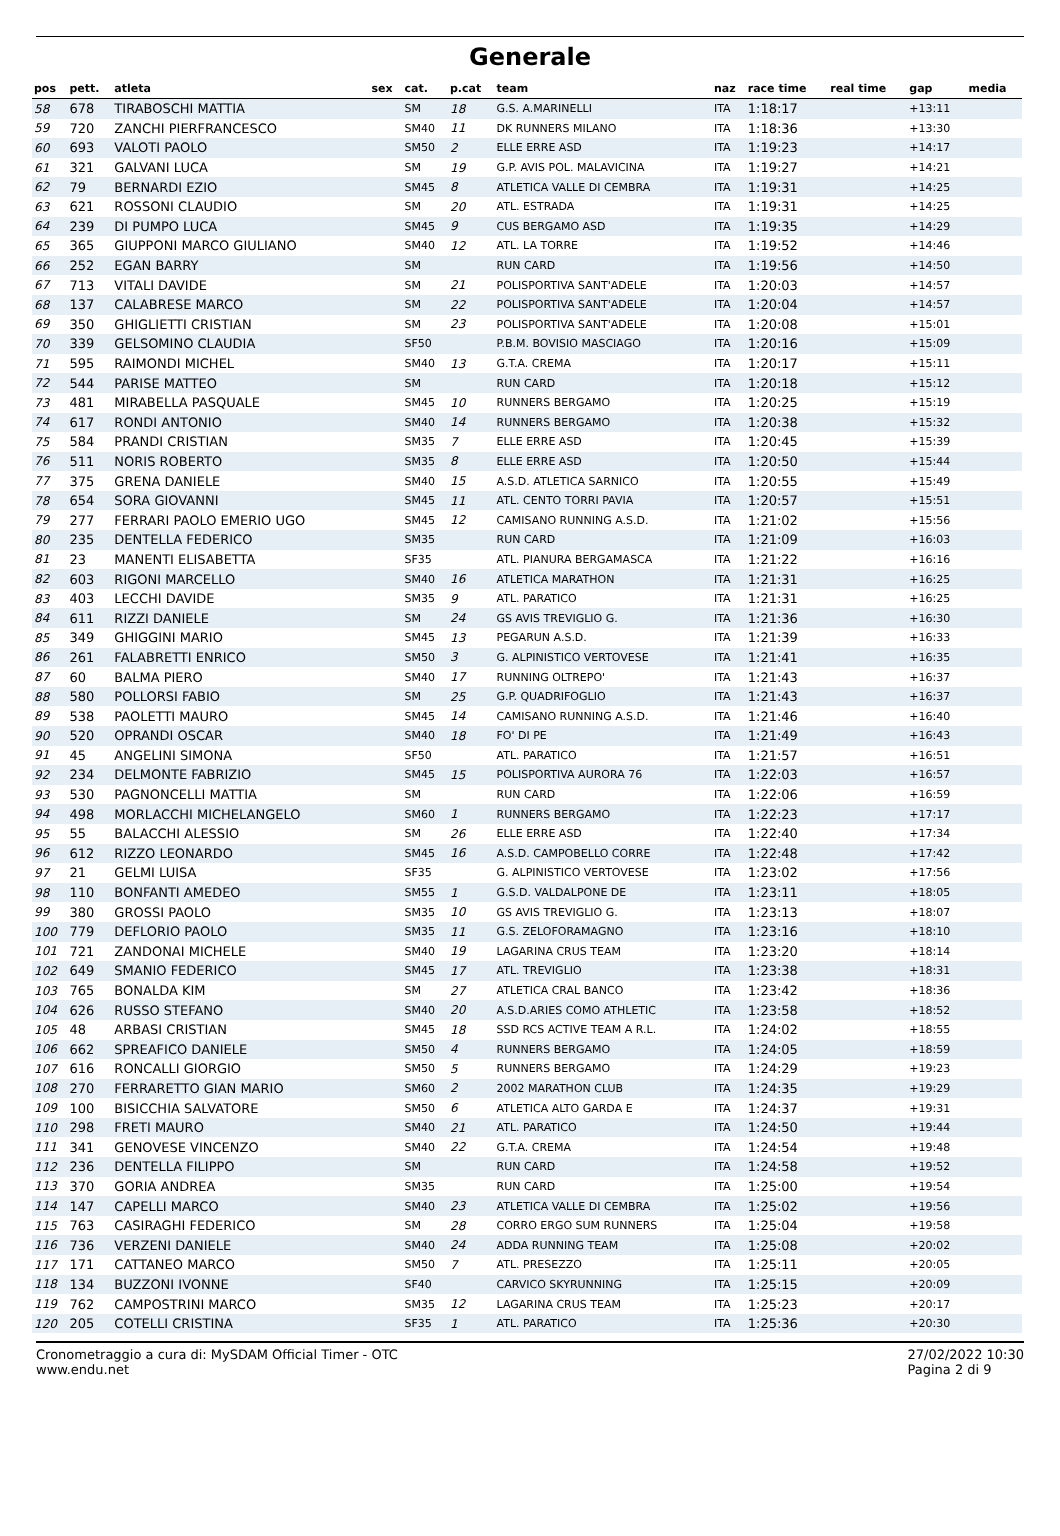Generale
| pos | pett. | atleta | sex | cat. | p.cat | team | naz | race time | real time | gap | media |
| --- | --- | --- | --- | --- | --- | --- | --- | --- | --- | --- | --- |
| 58 | 678 | TIRABOSCHI MATTIA | | SM | 18 | G.S. A.MARINELLI | ITA | 1:18:17 | | +13:11 | |
| 59 | 720 | ZANCHI PIERFRANCESCO | | SM40 | 11 | DK RUNNERS MILANO | ITA | 1:18:36 | | +13:30 | |
| 60 | 693 | VALOTI PAOLO | | SM50 | 2 | ELLE ERRE ASD | ITA | 1:19:23 | | +14:17 | |
| 61 | 321 | GALVANI LUCA | | SM | 19 | G.P. AVIS POL. MALAVICINA | ITA | 1:19:27 | | +14:21 | |
| 62 | 79 | BERNARDI EZIO | | SM45 | 8 | ATLETICA VALLE DI CEMBRA | ITA | 1:19:31 | | +14:25 | |
| 63 | 621 | ROSSONI CLAUDIO | | SM | 20 | ATL. ESTRADA | ITA | 1:19:31 | | +14:25 | |
| 64 | 239 | DI PUMPO LUCA | | SM45 | 9 | CUS BERGAMO ASD | ITA | 1:19:35 | | +14:29 | |
| 65 | 365 | GIUPPONI MARCO GIULIANO | | SM40 | 12 | ATL. LA TORRE | ITA | 1:19:52 | | +14:46 | |
| 66 | 252 | EGAN BARRY | | SM | | RUN CARD | ITA | 1:19:56 | | +14:50 | |
| 67 | 713 | VITALI DAVIDE | | SM | 21 | POLISPORTIVA SANT'ADELE | ITA | 1:20:03 | | +14:57 | |
| 68 | 137 | CALABRESE MARCO | | SM | 22 | POLISPORTIVA SANT'ADELE | ITA | 1:20:04 | | +14:57 | |
| 69 | 350 | GHIGLIETTI CRISTIAN | | SM | 23 | POLISPORTIVA SANT'ADELE | ITA | 1:20:08 | | +15:01 | |
| 70 | 339 | GELSOMINO CLAUDIA | | SF50 | | P.B.M. BOVISIO MASCIAGO | ITA | 1:20:16 | | +15:09 | |
| 71 | 595 | RAIMONDI MICHEL | | SM40 | 13 | G.T.A. CREMA | ITA | 1:20:17 | | +15:11 | |
| 72 | 544 | PARISE MATTEO | | SM | | RUN CARD | ITA | 1:20:18 | | +15:12 | |
| 73 | 481 | MIRABELLA PASQUALE | | SM45 | 10 | RUNNERS BERGAMO | ITA | 1:20:25 | | +15:19 | |
| 74 | 617 | RONDI ANTONIO | | SM40 | 14 | RUNNERS BERGAMO | ITA | 1:20:38 | | +15:32 | |
| 75 | 584 | PRANDI CRISTIAN | | SM35 | 7 | ELLE ERRE ASD | ITA | 1:20:45 | | +15:39 | |
| 76 | 511 | NORIS ROBERTO | | SM35 | 8 | ELLE ERRE ASD | ITA | 1:20:50 | | +15:44 | |
| 77 | 375 | GRENA DANIELE | | SM40 | 15 | A.S.D. ATLETICA SARNICO | ITA | 1:20:55 | | +15:49 | |
| 78 | 654 | SORA GIOVANNI | | SM45 | 11 | ATL. CENTO TORRI PAVIA | ITA | 1:20:57 | | +15:51 | |
| 79 | 277 | FERRARI PAOLO EMERIO UGO | | SM45 | 12 | CAMISANO RUNNING A.S.D. | ITA | 1:21:02 | | +15:56 | |
| 80 | 235 | DENTELLA FEDERICO | | SM35 | | RUN CARD | ITA | 1:21:09 | | +16:03 | |
| 81 | 23 | MANENTI ELISABETTA | | SF35 | | ATL. PIANURA BERGAMASCA | ITA | 1:21:22 | | +16:16 | |
| 82 | 603 | RIGONI MARCELLO | | SM40 | 16 | ATLETICA MARATHON | ITA | 1:21:31 | | +16:25 | |
| 83 | 403 | LECCHI DAVIDE | | SM35 | 9 | ATL. PARATICO | ITA | 1:21:31 | | +16:25 | |
| 84 | 611 | RIZZI DANIELE | | SM | 24 | GS AVIS TREVIGLIO G. | ITA | 1:21:36 | | +16:30 | |
| 85 | 349 | GHIGGINI MARIO | | SM45 | 13 | PEGARUN A.S.D. | ITA | 1:21:39 | | +16:33 | |
| 86 | 261 | FALABRETTI ENRICO | | SM50 | 3 | G. ALPINISTICO VERTOVESE | ITA | 1:21:41 | | +16:35 | |
| 87 | 60 | BALMA PIERO | | SM40 | 17 | RUNNING OLTREPO' | ITA | 1:21:43 | | +16:37 | |
| 88 | 580 | POLLORSI FABIO | | SM | 25 | G.P. QUADRIFOGLIO | ITA | 1:21:43 | | +16:37 | |
| 89 | 538 | PAOLETTI MAURO | | SM45 | 14 | CAMISANO RUNNING A.S.D. | ITA | 1:21:46 | | +16:40 | |
| 90 | 520 | OPRANDI OSCAR | | SM40 | 18 | FO' DI PE | ITA | 1:21:49 | | +16:43 | |
| 91 | 45 | ANGELINI SIMONA | | SF50 | | ATL. PARATICO | ITA | 1:21:57 | | +16:51 | |
| 92 | 234 | DELMONTE FABRIZIO | | SM45 | 15 | POLISPORTIVA AURORA 76 | ITA | 1:22:03 | | +16:57 | |
| 93 | 530 | PAGNONCELLI MATTIA | | SM | | RUN CARD | ITA | 1:22:06 | | +16:59 | |
| 94 | 498 | MORLACCHI MICHELANGELO | | SM60 | 1 | RUNNERS BERGAMO | ITA | 1:22:23 | | +17:17 | |
| 95 | 55 | BALACCHI ALESSIO | | SM | 26 | ELLE ERRE ASD | ITA | 1:22:40 | | +17:34 | |
| 96 | 612 | RIZZO LEONARDO | | SM45 | 16 | A.S.D. CAMPOBELLO CORRE | ITA | 1:22:48 | | +17:42 | |
| 97 | 21 | GELMI LUISA | | SF35 | | G. ALPINISTICO VERTOVESE | ITA | 1:23:02 | | +17:56 | |
| 98 | 110 | BONFANTI AMEDEO | | SM55 | 1 | G.S.D. VALDALPONE DE | ITA | 1:23:11 | | +18:05 | |
| 99 | 380 | GROSSI PAOLO | | SM35 | 10 | GS AVIS TREVIGLIO G. | ITA | 1:23:13 | | +18:07 | |
| 100 | 779 | DEFLORIO PAOLO | | SM35 | 11 | G.S. ZELOFORAMAGNO | ITA | 1:23:16 | | +18:10 | |
| 101 | 721 | ZANDONAI MICHELE | | SM40 | 19 | LAGARINA CRUS TEAM | ITA | 1:23:20 | | +18:14 | |
| 102 | 649 | SMANIO FEDERICO | | SM45 | 17 | ATL. TREVIGLIO | ITA | 1:23:38 | | +18:31 | |
| 103 | 765 | BONALDA KIM | | SM | 27 | ATLETICA CRAL BANCO | ITA | 1:23:42 | | +18:36 | |
| 104 | 626 | RUSSO STEFANO | | SM40 | 20 | A.S.D.ARIES COMO ATHLETIC | ITA | 1:23:58 | | +18:52 | |
| 105 | 48 | ARBASI CRISTIAN | | SM45 | 18 | SSD RCS ACTIVE TEAM A R.L. | ITA | 1:24:02 | | +18:55 | |
| 106 | 662 | SPREAFICO DANIELE | | SM50 | 4 | RUNNERS BERGAMO | ITA | 1:24:05 | | +18:59 | |
| 107 | 616 | RONCALLI GIORGIO | | SM50 | 5 | RUNNERS BERGAMO | ITA | 1:24:29 | | +19:23 | |
| 108 | 270 | FERRARETTO GIAN MARIO | | SM60 | 2 | 2002 MARATHON CLUB | ITA | 1:24:35 | | +19:29 | |
| 109 | 100 | BISICCHIA SALVATORE | | SM50 | 6 | ATLETICA ALTO GARDA E | ITA | 1:24:37 | | +19:31 | |
| 110 | 298 | FRETI MAURO | | SM40 | 21 | ATL. PARATICO | ITA | 1:24:50 | | +19:44 | |
| 111 | 341 | GENOVESE VINCENZO | | SM40 | 22 | G.T.A. CREMA | ITA | 1:24:54 | | +19:48 | |
| 112 | 236 | DENTELLA FILIPPO | | SM | | RUN CARD | ITA | 1:24:58 | | +19:52 | |
| 113 | 370 | GORIA ANDREA | | SM35 | | RUN CARD | ITA | 1:25:00 | | +19:54 | |
| 114 | 147 | CAPELLI MARCO | | SM40 | 23 | ATLETICA VALLE DI CEMBRA | ITA | 1:25:02 | | +19:56 | |
| 115 | 763 | CASIRAGHI FEDERICO | | SM | 28 | CORRO ERGO SUM RUNNERS | ITA | 1:25:04 | | +19:58 | |
| 116 | 736 | VERZENI DANIELE | | SM40 | 24 | ADDA RUNNING TEAM | ITA | 1:25:08 | | +20:02 | |
| 117 | 171 | CATTANEO MARCO | | SM50 | 7 | ATL. PRESEZZO | ITA | 1:25:11 | | +20:05 | |
| 118 | 134 | BUZZONI IVONNE | | SF40 | | CARVICO SKYRUNNING | ITA | 1:25:15 | | +20:09 | |
| 119 | 762 | CAMPOSTRINI MARCO | | SM35 | 12 | LAGARINA CRUS TEAM | ITA | 1:25:23 | | +20:17 | |
| 120 | 205 | COTELLI CRISTINA | | SF35 | 1 | ATL. PARATICO | ITA | 1:25:36 | | +20:30 | |
Cronometraggio a cura di: MySDAM Official Timer - OTC
www.endu.net
27/02/2022 10:30
Pagina 2 di 9